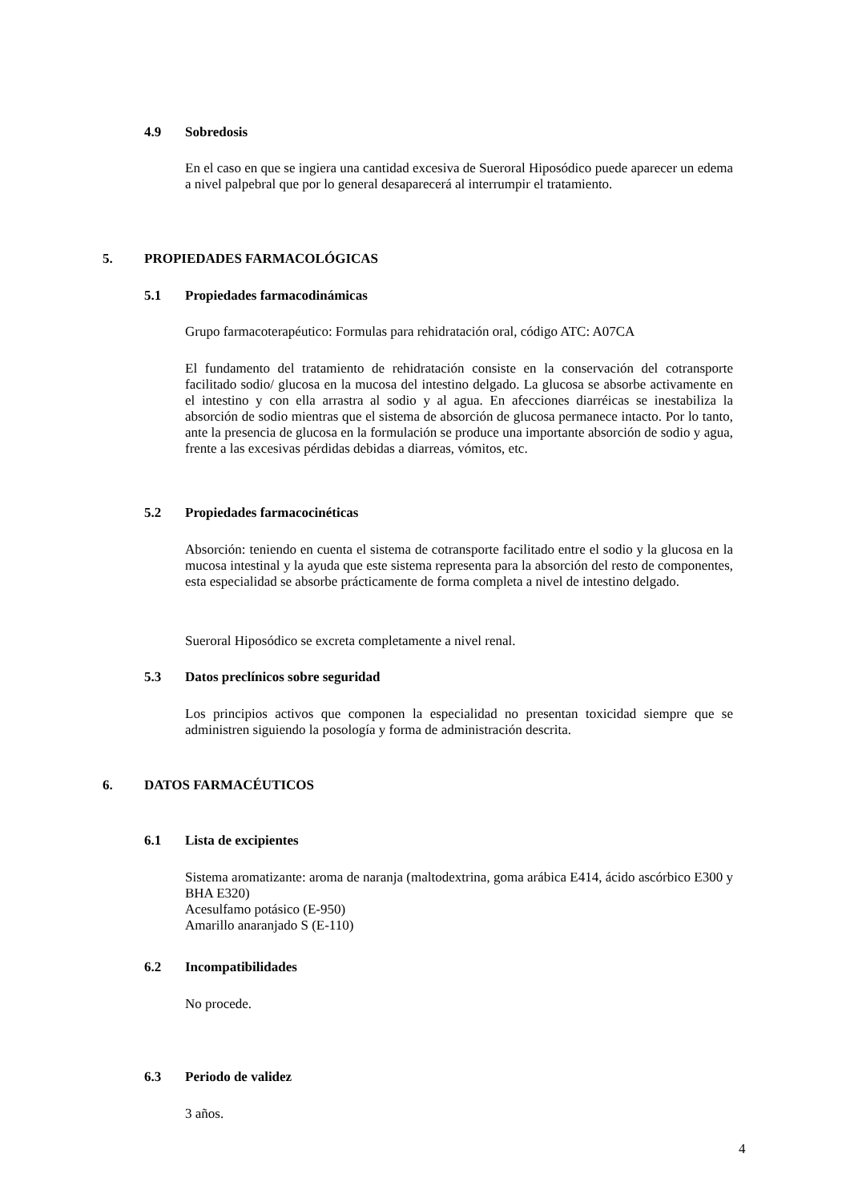4.9 Sobredosis
En el caso en que se ingiera una cantidad excesiva de Sueroral Hiposódico puede aparecer un edema a nivel palpebral que por lo general desaparecerá al interrumpir el tratamiento.
5. PROPIEDADES FARMACOLÓGICAS
5.1 Propiedades farmacodinámicas
Grupo farmacoterapéutico: Formulas para rehidratación oral, código ATC: A07CA
El fundamento del tratamiento de rehidratación consiste en la conservación del cotransporte facilitado sodio/ glucosa en la mucosa del intestino delgado. La glucosa se absorbe activamente en el intestino y con ella arrastra al sodio y al agua. En afecciones diarréicas se inestabiliza la absorción de sodio mientras que el sistema de absorción de glucosa permanece intacto. Por lo tanto, ante la presencia de glucosa en la formulación se produce una importante absorción de sodio y agua, frente a las excesivas pérdidas debidas a diarreas, vómitos, etc.
5.2 Propiedades farmacocinéticas
Absorción: teniendo en cuenta el sistema de cotransporte facilitado entre el sodio y la glucosa en la mucosa intestinal y la ayuda que este sistema representa para la absorción del resto de componentes, esta especialidad se absorbe prácticamente de forma completa a nivel de intestino delgado.
Sueroral Hiposódico se excreta completamente a nivel renal.
5.3 Datos preclínicos sobre seguridad
Los principios activos que componen la especialidad no presentan toxicidad siempre que se administren siguiendo la posología y forma de administración descrita.
6. DATOS FARMACÉUTICOS
6.1 Lista de excipientes
Sistema aromatizante: aroma de naranja (maltodextrina, goma arábica E414, ácido ascórbico E300 y BHA E320)
Acesulfamo potásico (E-950)
Amarillo anaranjado S (E-110)
6.2 Incompatibilidades
No procede.
6.3 Periodo de validez
3 años.
4